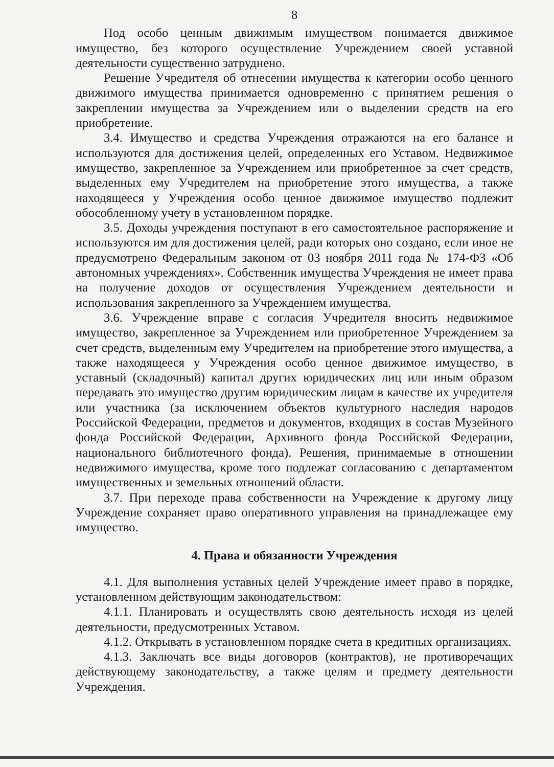8
Под особо ценным движимым имуществом понимается движимое имущество, без которого осуществление Учреждением своей уставной деятельности существенно затруднено.
Решение Учредителя об отнесении имущества к категории особо ценного движимого имущества принимается одновременно с принятием решения о закреплении имущества за Учреждением или о выделении средств на его приобретение.
3.4. Имущество и средства Учреждения отражаются на его балансе и используются для достижения целей, определенных его Уставом. Недвижимое имущество, закрепленное за Учреждением или приобретенное за счет средств, выделенных ему Учредителем на приобретение этого имущества, а также находящееся у Учреждения особо ценное движимое имущество подлежит обособленному учету в установленном порядке.
3.5. Доходы учреждения поступают в его самостоятельное распоряжение и используются им для достижения целей, ради которых оно создано, если иное не предусмотрено Федеральным законом от 03 ноября 2011 года № 174-ФЗ «Об автономных учреждениях». Собственник имущества Учреждения не имеет права на получение доходов от осуществления Учреждением деятельности и использования закрепленного за Учреждением имущества.
3.6. Учреждение вправе с согласия Учредителя вносить недвижимое имущество, закрепленное за Учреждением или приобретенное Учреждением за счет средств, выделенным ему Учредителем на приобретение этого имущества, а также находящееся у Учреждения особо ценное движимое имущество, в уставный (складочный) капитал других юридических лиц или иным образом передавать это имущество другим юридическим лицам в качестве их учредителя или участника (за исключением объектов культурного наследия народов Российской Федерации, предметов и документов, входящих в состав Музейного фонда Российской Федерации, Архивного фонда Российской Федерации, национального библиотечного фонда). Решения, принимаемые в отношении недвижимого имущества, кроме того подлежат согласованию с департаментом имущественных и земельных отношений области.
3.7. При переходе права собственности на Учреждение к другому лицу Учреждение сохраняет право оперативного управления на принадлежащее ему имущество.
4. Права и обязанности Учреждения
4.1. Для выполнения уставных целей Учреждение имеет право в порядке, установленном действующим законодательством:
4.1.1. Планировать и осуществлять свою деятельность исходя из целей деятельности, предусмотренных Уставом.
4.1.2. Открывать в установленном порядке счета в кредитных организациях.
4.1.3. Заключать все виды договоров (контрактов), не противоречащих действующему законодательству, а также целям и предмету деятельности Учреждения.